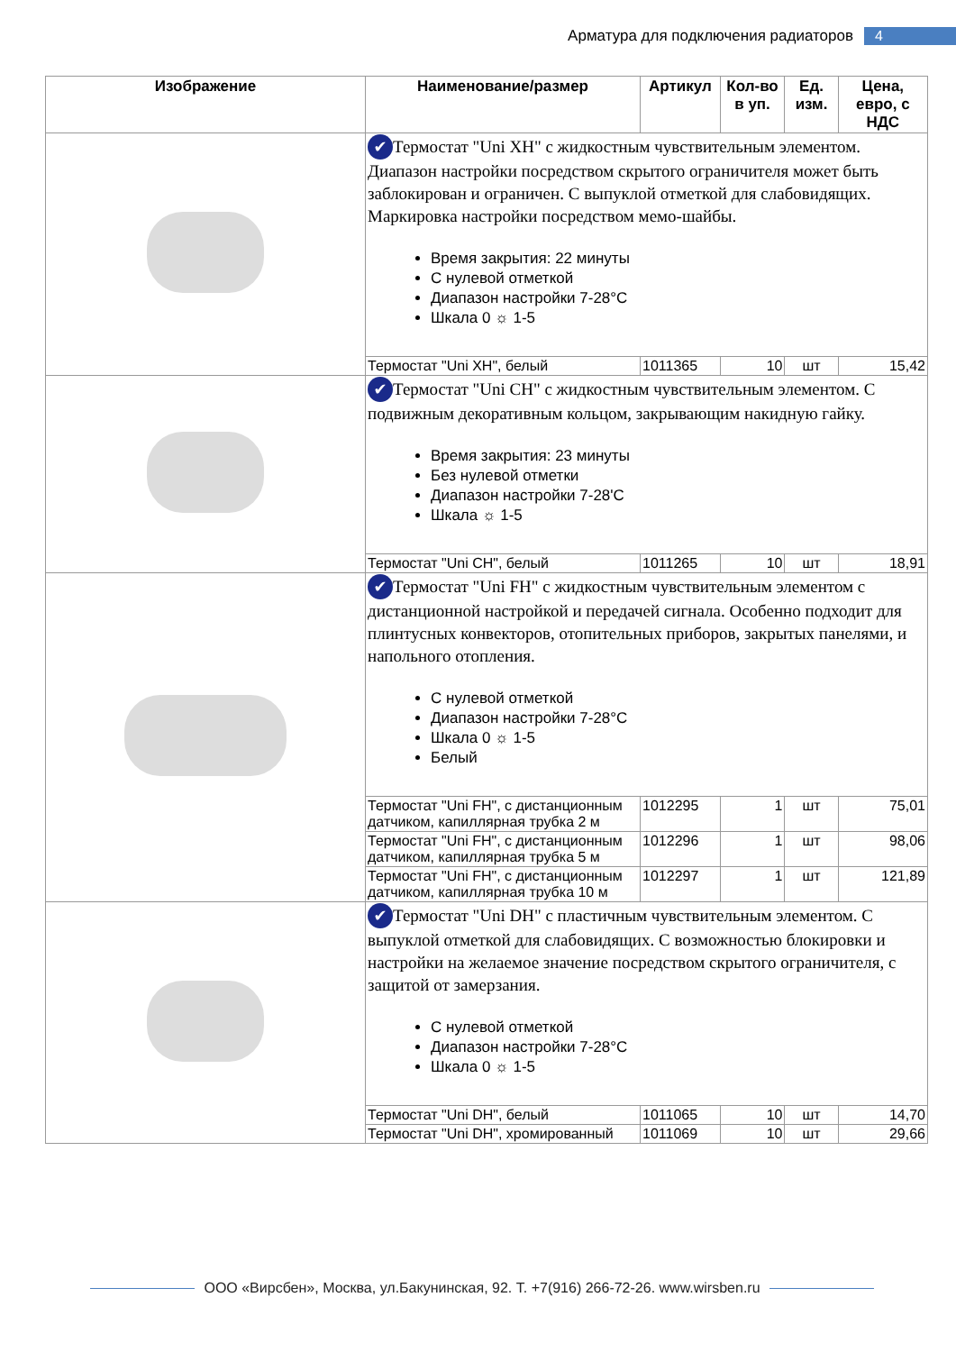Арматура для подключения радиаторов 4
| Изображение | Наименование/размер | Артикул | Кол-во в уп. | Ед. изм. | Цена, евро, с НДС |
| --- | --- | --- | --- | --- | --- |
| | ✔ Термостат "Uni XH" с жидкостным чувствительным элементом. Диапазон настройки посредством скрытого ограничителя может быть заблокирован и ограничен. С выпуклой отметкой для слабовидящих. Маркировка настройки посредством мемо-шайбы. Время закрытия: 22 минуты С нулевой отметкой Диапазон настройки 7-28°C Шкала 0 ☼ 1-5 | | | | |
| | Термостат "Uni XH", белый | 1011365 | 10 | шт | 15,42 |
| | ✔ Термостат "Uni CH" с жидкостным чувствительным элементом. С подвижным декоративным кольцом, закрывающим накидную гайку. Время закрытия: 23 минуты Без нулевой отметки Диапазон настройки 7-28'C Шкала ☼ 1-5 | | | | |
| | Термостат "Uni CH", белый | 1011265 | 10 | шт | 18,91 |
| | ✔ Термостат "Uni FH" с жидкостным чувствительным элементом с дистанционной настройкой и передачей сигнала. Особенно подходит для плинтусных конвекторов, отопительных приборов, закрытых панелями, и напольного отопления. С нулевой отметкой Диапазон настройки 7-28°C Шкала 0 ☼ 1-5 Белый | | | | |
| | Термостат "Uni FH", с дистанционным датчиком, капиллярная трубка 2 м | 1012295 | 1 | шт | 75,01 |
| | Термостат "Uni FH", с дистанционным датчиком, капиллярная трубка 5 м | 1012296 | 1 | шт | 98,06 |
| | Термостат "Uni FH", с дистанционным датчиком, капиллярная трубка 10 м | 1012297 | 1 | шт | 121,89 |
| | ✔ Термостат "Uni DH" с пластичным чувствительным элементом. С выпуклой отметкой для слабовидящих. С возможностью блокировки и настройки на желаемое значение посредством скрытого ограничителя, с защитой от замерзания. С нулевой отметкой Диапазон настройки 7-28°C Шкала 0 ☼ 1-5 | | | | |
| | Термостат "Uni DH", белый | 1011065 | 10 | шт | 14,70 |
| | Термостат "Uni DH", хромированный | 1011069 | 10 | шт | 29,66 |
ООО «Вирсбен», Москва, ул.Бакунинская, 92. Т. +7(916) 266-72-26. www.wirsben.ru